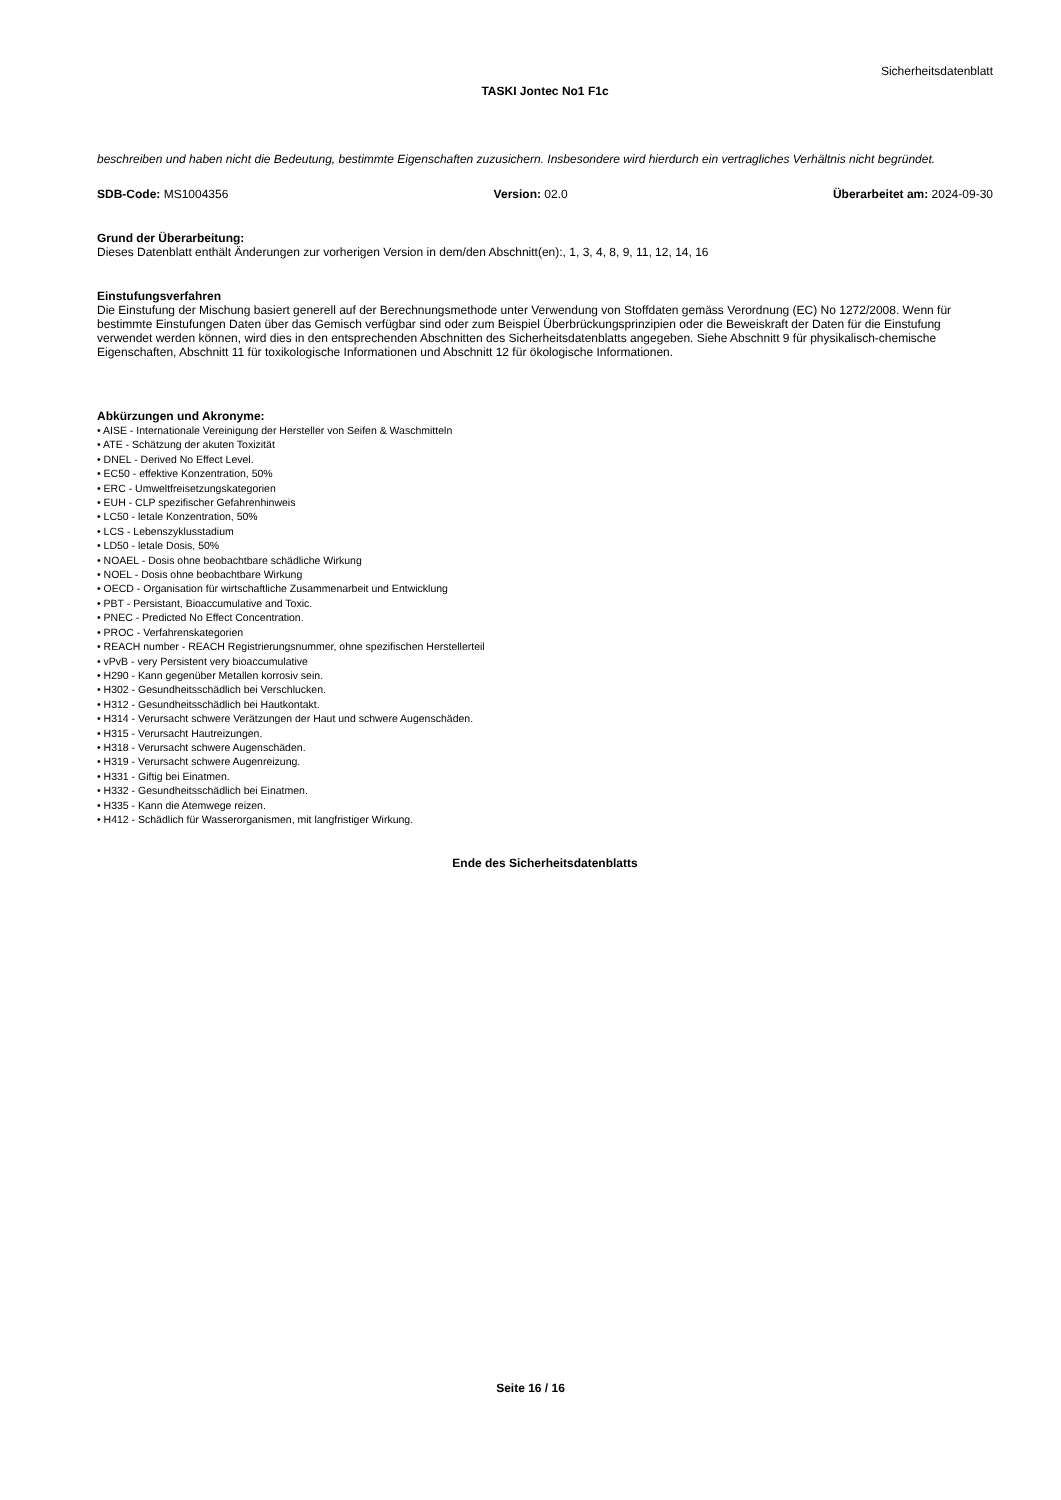Sicherheitsdatenblatt
TASKI Jontec No1 F1c
beschreiben und haben nicht die Bedeutung, bestimmte Eigenschaften zuzusichern. Insbesondere wird hierdurch ein vertragliches Verhältnis nicht begründet.
SDB-Code: MS1004356 Version: 02.0 Überarbeitet am: 2024-09-30
Grund der Überarbeitung:
Dieses Datenblatt enthält Änderungen zur vorherigen Version in dem/den Abschnitt(en):, 1, 3, 4, 8, 9, 11, 12, 14, 16
Einstufungsverfahren
Die Einstufung der Mischung basiert generell auf der Berechnungsmethode unter Verwendung von Stoffdaten gemäss Verordnung (EC) No 1272/2008. Wenn für bestimmte Einstufungen Daten über das Gemisch verfügbar sind oder zum Beispiel Überbrückungsprinzipien oder die Beweiskraft der Daten für die Einstufung verwendet werden können, wird dies in den entsprechenden Abschnitten des Sicherheitsdatenblatts angegeben. Siehe Abschnitt 9 für physikalisch-chemische Eigenschaften, Abschnitt 11 für toxikologische Informationen und Abschnitt 12 für ökologische Informationen.
Abkürzungen und Akronyme:
• AISE - Internationale Vereinigung der Hersteller von Seifen & Waschmitteln
• ATE - Schätzung der akuten Toxizität
• DNEL - Derived No Effect Level.
• EC50 - effektive Konzentration, 50%
• ERC - Umweltfreisetzungskategorien
• EUH - CLP spezifischer Gefahrenhinweis
• LC50 - letale Konzentration, 50%
• LCS - Lebenszyklusstadium
• LD50 - letale Dosis, 50%
• NOAEL - Dosis ohne beobachtbare schädliche Wirkung
• NOEL - Dosis ohne beobachtbare Wirkung
• OECD - Organisation für wirtschaftliche Zusammenarbeit und Entwicklung
• PBT - Persistant, Bioaccumulative and Toxic.
• PNEC - Predicted No Effect Concentration.
• PROC - Verfahrenskategorien
• REACH number - REACH Registrierungsnummer, ohne spezifischen Herstellerteil
• vPvB - very Persistent very bioaccumulative
• H290 - Kann gegenüber Metallen korrosiv sein.
• H302 - Gesundheitsschädlich bei Verschlucken.
• H312 - Gesundheitsschädlich bei Hautkontakt.
• H314 - Verursacht schwere Verätzungen der Haut und schwere Augenschäden.
• H315 - Verursacht Hautreizungen.
• H318 - Verursacht schwere Augenschäden.
• H319 - Verursacht schwere Augenreizung.
• H331 - Giftig bei Einatmen.
• H332 - Gesundheitsschädlich bei Einatmen.
• H335 - Kann die Atemwege reizen.
• H412 - Schädlich für Wasserorganismen, mit langfristiger Wirkung.
Ende des Sicherheitsdatenblatts
Seite 16 / 16